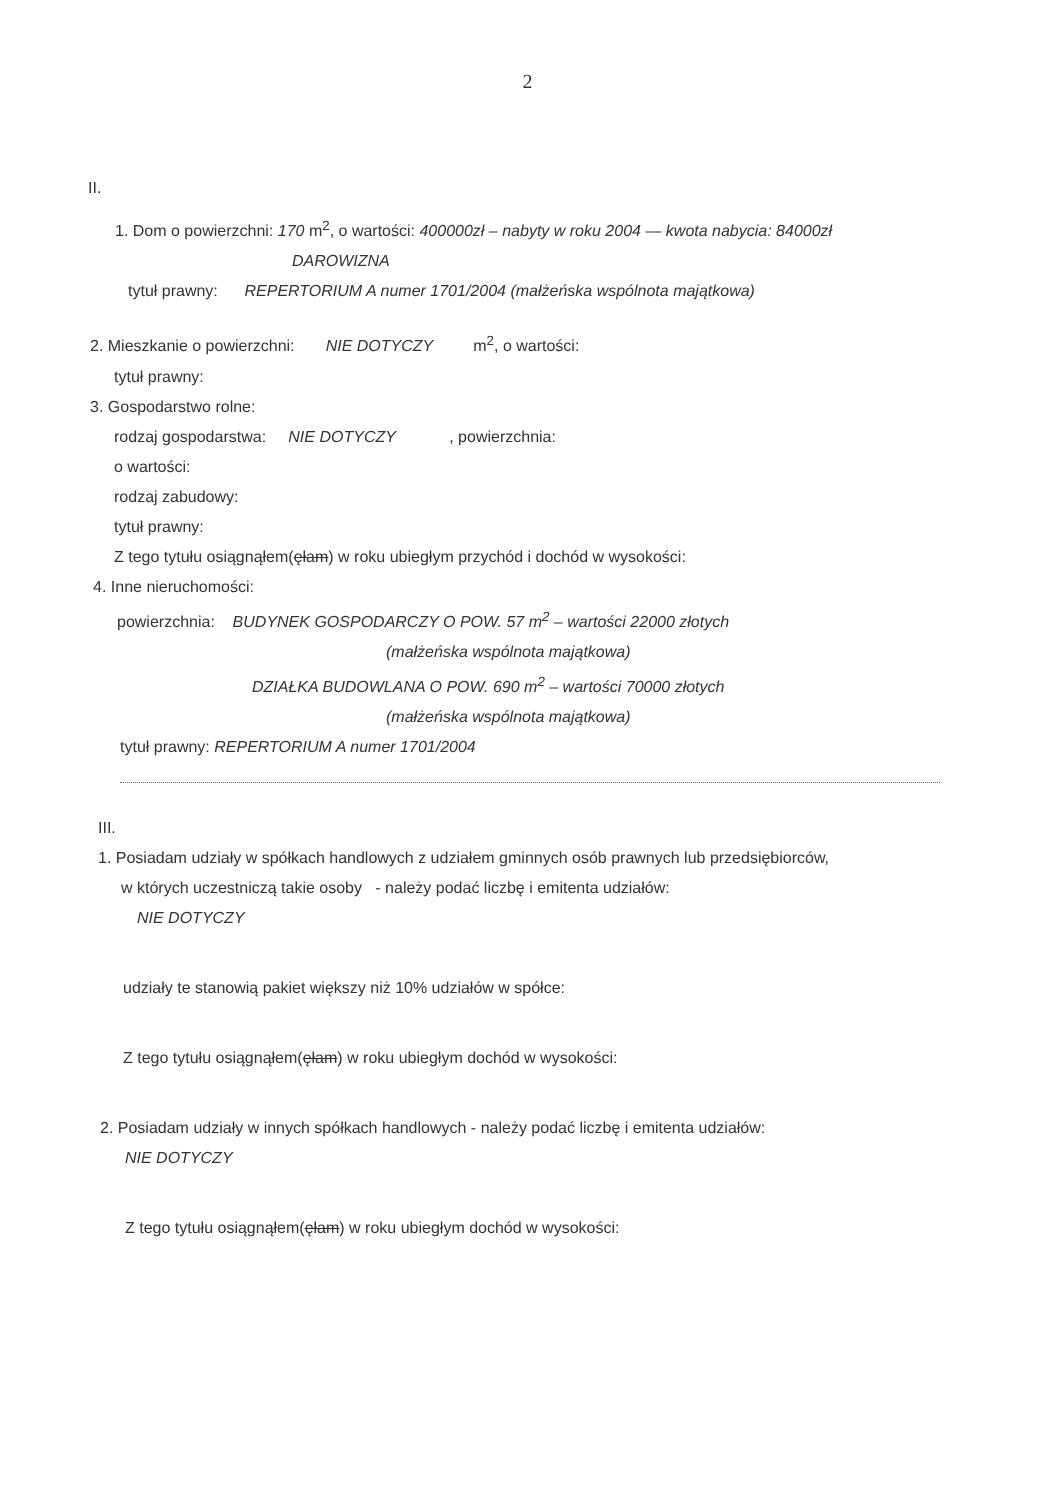2
II.
1. Dom o powierzchni: 170 m<sup>2</sup>, o wartości: 400000zł – nabyty w roku 2004 — kwota nabycia: 84000zł
DAROWIZNA
tytuł prawny: REPERTORIUM A numer 1701/2004 (małżeńska wspólnota majątkowa)
2. Mieszkanie o powierzchni: NIE DOTYCZY m<sup>2</sup>, o wartości:
tytuł prawny:
3. Gospodarstwo rolne:
rodzaj gospodarstwa: NIE DOTYCZY , powierzchnia:
o wartości:
rodzaj zabudowy:
tytuł prawny:
Z tego tytułu osiągnąłem(ęłam) w roku ubiegłym przychód i dochód w wysokości:
4. Inne nieruchomości:
powierzchnia: BUDYNEK GOSPODARCZY O POW. 57 m<sup>2</sup> – wartości 22000 złotych
(małżeńska wspólnota majątkowa)
DZIAŁKA BUDOWLANA O POW. 690 m<sup>2</sup> – wartości 70000 złotych
(małżeńska wspólnota majątkowa)
tytuł prawny: REPERTORIUM A numer 1701/2004
III.
1. Posiadam udziały w spółkach handlowych z udziałem gminnych osób prawnych lub przedsiębiorców,
w których uczestniczą takie osoby - należy podać liczbę i emitenta udziałów:
NIE DOTYCZY
udziały te stanowią pakiet większy niż 10% udziałów w spółce:
Z tego tytułu osiągnąłem(ęłam) w roku ubiegłym dochód w wysokości:
2. Posiadam udziały w innych spółkach handlowych - należy podać liczbę i emitenta udziałów:
NIE DOTYCZY
Z tego tytułu osiągnąłem(ęłam) w roku ubiegłym dochód w wysokości: